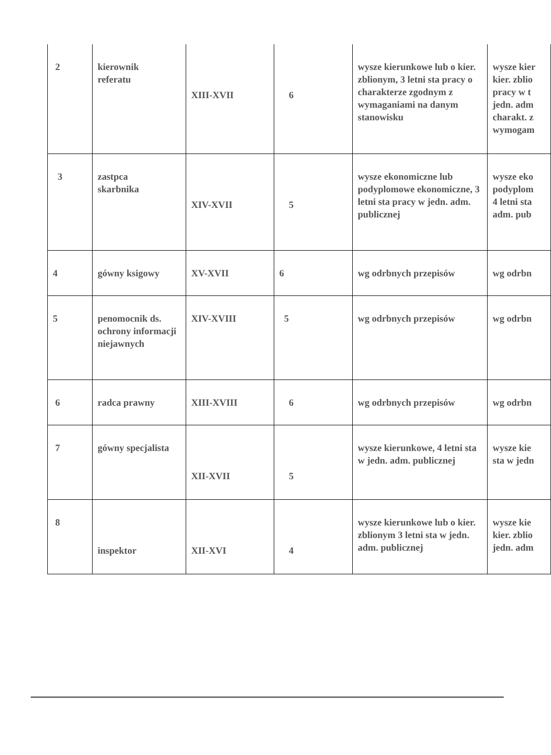| 2 | kierownik referatu | XIII-XVII | 6 | wysze kierunkowe lub o kier. zblionym, 3 letni sta pracy o charakterze zgodnym z wymaganiami na danym stanowisku | wysze kier kier. zblio pracy w t jedn. adm charakt. z wymogam |
| 3 | zastpca skarbnika | XIV-XVII | 5 | wysze ekonomiczne lub podyplomowe ekonomiczne, 3 letni sta pracy w jedn. adm. publicznej | wysze eko podyplom 4 letni sta adm. pub |
| 4 | gówny ksigowy | XV-XVII | 6 | wg odrbnych przepisów | wg odrbn |
| 5 | penomocnik ds. ochrony informacji niejawnych | XIV-XVIII | 5 | wg odrbnych przepisów | wg odrbn |
| 6 | radca prawny | XIII-XVIII | 6 | wg odrbnych przepisów | wg odrbn |
| 7 | gówny specjalista | XII-XVII | 5 | wysze kierunkowe, 4 letni sta w jedn. adm. publicznej | wysze kie sta w jedn |
| 8 | inspektor | XII-XVI | 4 | wysze kierunkowe lub o kier. zblionym 3 letni sta w jedn. adm. publicznej | wysze kie kier. zblio jedn. adm |